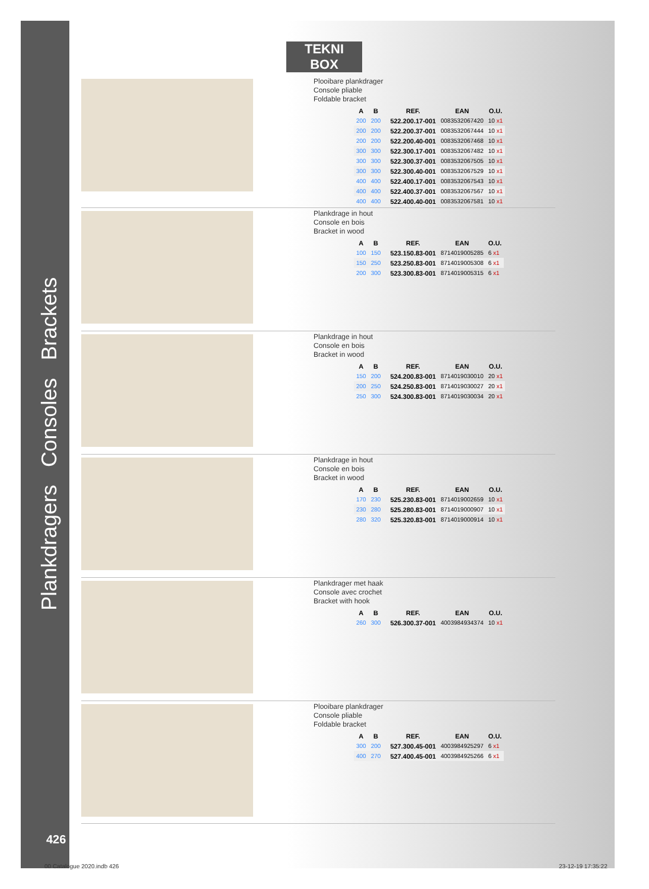Plankdragers Consoles Brackets
426
TEKNI
BOX
Plooibare plankdrager
Console pliable
Foldable bracket
| A | B | | REF. | EAN | O.U. |
| --- | --- | --- | --- | --- | --- |
| 200 | 200 | | 522.200.17-001 | 0083532067420 | 10 x1 |
| 200 | 200 | | 522.200.37-001 | 0083532067444 | 10 x1 |
| 200 | 200 | | 522.200.40-001 | 0083532067468 | 10 x1 |
| 300 | 300 | | 522.300.17-001 | 0083532067482 | 10 x1 |
| 300 | 300 | | 522.300.37-001 | 0083532067505 | 10 x1 |
| 300 | 300 | | 522.300.40-001 | 0083532067529 | 10 x1 |
| 400 | 400 | | 522.400.17-001 | 0083532067543 | 10 x1 |
| 400 | 400 | | 522.400.37-001 | 0083532067567 | 10 x1 |
| 400 | 400 | | 522.400.40-001 | 0083532067581 | 10 x1 |
Plankdrage in hout
Console en bois
Bracket in wood
| A | B | | REF. | EAN | O.U. |
| --- | --- | --- | --- | --- | --- |
| 100 | 150 | | 523.150.83-001 | 8714019005285 | 6 x1 |
| 150 | 250 | | 523.250.83-001 | 8714019005308 | 6 x1 |
| 200 | 300 | | 523.300.83-001 | 8714019005315 | 6 x1 |
Plankdrage in hout
Console en bois
Bracket in wood
| A | B | | REF. | EAN | O.U. |
| --- | --- | --- | --- | --- | --- |
| 150 | 200 | | 524.200.83-001 | 8714019030010 | 20 x1 |
| 200 | 250 | | 524.250.83-001 | 8714019030027 | 20 x1 |
| 250 | 300 | | 524.300.83-001 | 8714019030034 | 20 x1 |
Plankdrage in hout
Console en bois
Bracket in wood
| A | B | | REF. | EAN | O.U. |
| --- | --- | --- | --- | --- | --- |
| 170 | 230 | | 525.230.83-001 | 8714019002659 | 10 x1 |
| 230 | 280 | | 525.280.83-001 | 8714019000907 | 10 x1 |
| 280 | 320 | | 525.320.83-001 | 8714019000914 | 10 x1 |
Plankdrager met haak
Console avec crochet
Bracket with hook
| A | B | | REF. | EAN | O.U. |
| --- | --- | --- | --- | --- | --- |
| 260 | 300 | | 526.300.37-001 | 4003984934374 | 10 x1 |
Plooibare plankdrager
Console pliable
Foldable bracket
| A | B | | REF. | EAN | O.U. |
| --- | --- | --- | --- | --- | --- |
| 300 | 200 | | 527.300.45-001 | 4003984925297 | 6 x1 |
| 400 | 270 | | 527.400.45-001 | 4003984925266 | 6 x1 |
00 Catalogue 2020.indb 426 23-12-19 17:35:22